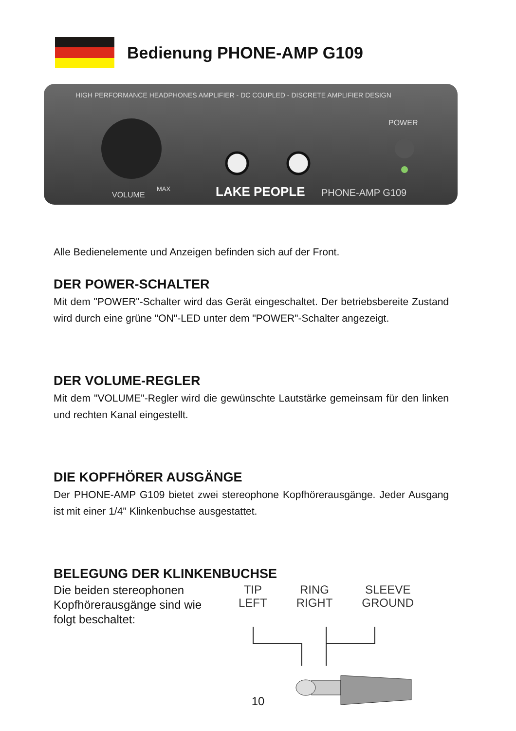Bedienung PHONE-AMP G109
HIGH PERFORMANCE HEADPHONES AMPLIFIER - DC COUPLED - DISCRETE AMPLIFIER DESIGN
POWER
VOLUME
MAX
LAKE PEOPLE
PHONE-AMP G109
Alle Bedienelemente und Anzeigen befinden sich auf der Front.
DER POWER-SCHALTER
Mit dem "POWER"-Schalter wird das Gerät eingeschaltet. Der betriebsbereite Zustand wird durch eine grüne "ON"-LED unter dem "POWER"-Schalter angezeigt.
DER VOLUME-REGLER
Mit dem "VOLUME"-Regler wird die gewünschte Lautstärke gemeinsam für den linken und rechten Kanal eingestellt.
DIE KOPFHÖRER AUSGÄNGE
Der PHONE-AMP G109 bietet zwei stereophone Kopfhörerausgänge. Jeder Ausgang ist mit einer 1/4" Klinkenbuchse ausgestattet.
BELEGUNG DER KLINKENBUCHSE
Die beiden stereophonen Kopfhörerausgänge sind wie folgt beschaltet:
TIP
LEFT
RING
RIGHT
SLEEVE
GROUND
10